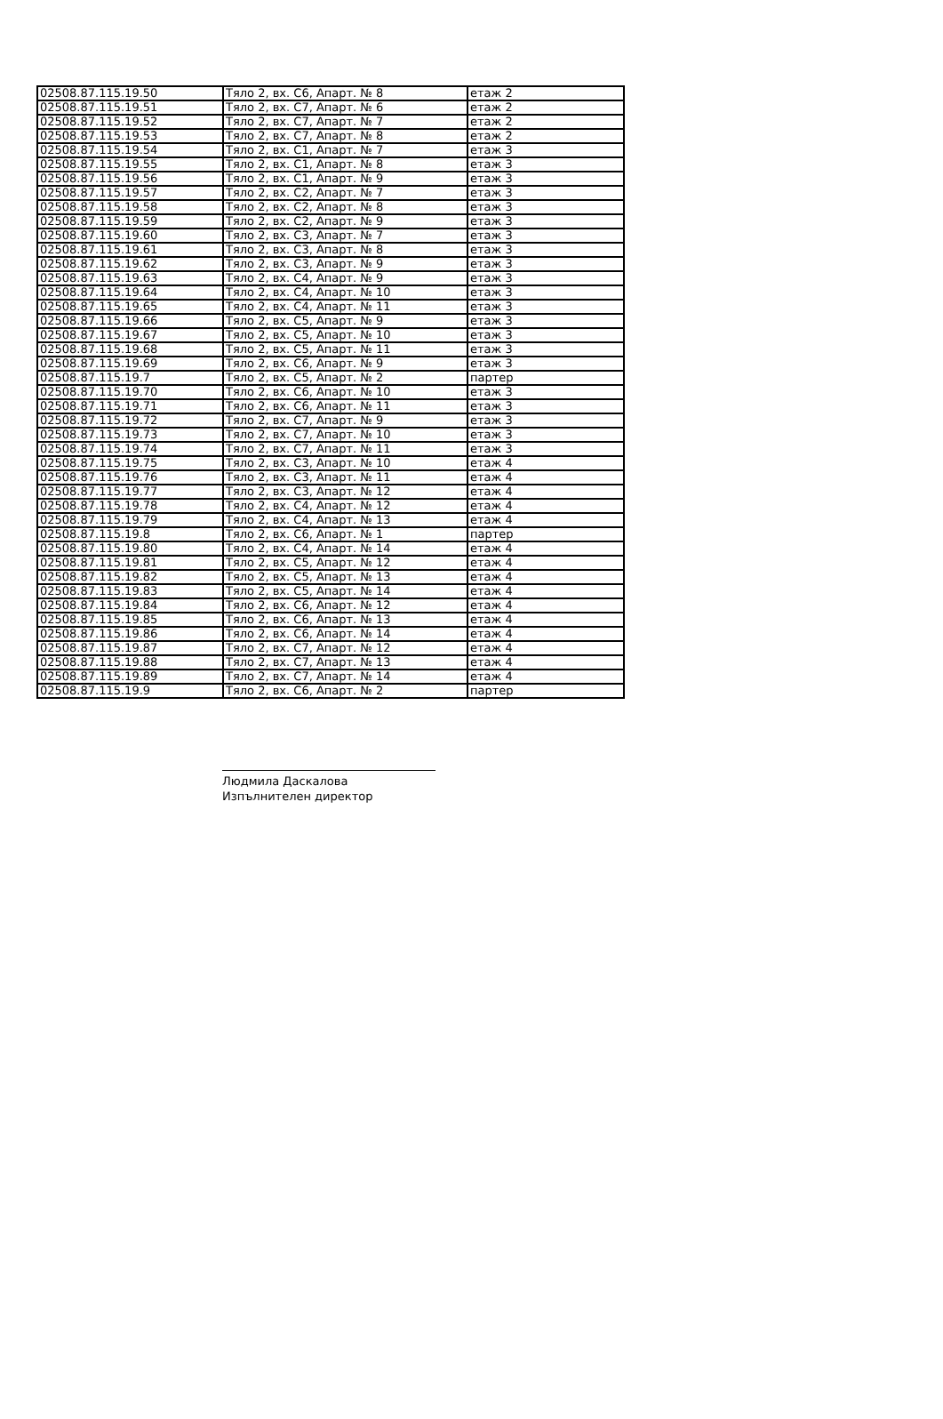| 02508.87.115.19.50 | Тяло 2, вх. С6, Апарт. № 8 | етаж 2 |
| 02508.87.115.19.51 | Тяло 2, вх. С7, Апарт. № 6 | етаж 2 |
| 02508.87.115.19.52 | Тяло 2, вх. С7, Апарт. № 7 | етаж 2 |
| 02508.87.115.19.53 | Тяло 2, вх. С7, Апарт. № 8 | етаж 2 |
| 02508.87.115.19.54 | Тяло 2, вх. С1, Апарт. № 7 | етаж 3 |
| 02508.87.115.19.55 | Тяло 2, вх. С1, Апарт. № 8 | етаж 3 |
| 02508.87.115.19.56 | Тяло 2, вх. С1, Апарт. № 9 | етаж 3 |
| 02508.87.115.19.57 | Тяло 2, вх. С2, Апарт. № 7 | етаж 3 |
| 02508.87.115.19.58 | Тяло 2, вх. С2, Апарт. № 8 | етаж 3 |
| 02508.87.115.19.59 | Тяло 2, вх. С2, Апарт. № 9 | етаж 3 |
| 02508.87.115.19.60 | Тяло 2, вх. С3, Апарт. № 7 | етаж 3 |
| 02508.87.115.19.61 | Тяло 2, вх. С3, Апарт. № 8 | етаж 3 |
| 02508.87.115.19.62 | Тяло 2, вх. С3, Апарт. № 9 | етаж 3 |
| 02508.87.115.19.63 | Тяло 2, вх. С4, Апарт. № 9 | етаж 3 |
| 02508.87.115.19.64 | Тяло 2, вх. С4, Апарт. № 10 | етаж 3 |
| 02508.87.115.19.65 | Тяло 2, вх. С4, Апарт. № 11 | етаж 3 |
| 02508.87.115.19.66 | Тяло 2, вх. С5, Апарт. № 9 | етаж 3 |
| 02508.87.115.19.67 | Тяло 2, вх. С5, Апарт. № 10 | етаж 3 |
| 02508.87.115.19.68 | Тяло 2, вх. С5, Апарт. № 11 | етаж 3 |
| 02508.87.115.19.69 | Тяло 2, вх. С6, Апарт. № 9 | етаж 3 |
| 02508.87.115.19.7 | Тяло 2, вх. С5, Апарт. № 2 | партер |
| 02508.87.115.19.70 | Тяло 2, вх. С6, Апарт. № 10 | етаж 3 |
| 02508.87.115.19.71 | Тяло 2, вх. С6, Апарт. № 11 | етаж 3 |
| 02508.87.115.19.72 | Тяло 2, вх. С7, Апарт. № 9 | етаж 3 |
| 02508.87.115.19.73 | Тяло 2, вх. С7, Апарт. № 10 | етаж 3 |
| 02508.87.115.19.74 | Тяло 2, вх. С7, Апарт. № 11 | етаж 3 |
| 02508.87.115.19.75 | Тяло 2, вх. С3, Апарт. № 10 | етаж 4 |
| 02508.87.115.19.76 | Тяло 2, вх. С3, Апарт. № 11 | етаж 4 |
| 02508.87.115.19.77 | Тяло 2, вх. С3, Апарт. № 12 | етаж 4 |
| 02508.87.115.19.78 | Тяло 2, вх. С4, Апарт. № 12 | етаж 4 |
| 02508.87.115.19.79 | Тяло 2, вх. С4, Апарт. № 13 | етаж 4 |
| 02508.87.115.19.8 | Тяло 2, вх. С6, Апарт. № 1 | партер |
| 02508.87.115.19.80 | Тяло 2, вх. С4, Апарт. № 14 | етаж 4 |
| 02508.87.115.19.81 | Тяло 2, вх. С5, Апарт. № 12 | етаж 4 |
| 02508.87.115.19.82 | Тяло 2, вх. С5, Апарт. № 13 | етаж 4 |
| 02508.87.115.19.83 | Тяло 2, вх. С5, Апарт. № 14 | етаж 4 |
| 02508.87.115.19.84 | Тяло 2, вх. С6, Апарт. № 12 | етаж 4 |
| 02508.87.115.19.85 | Тяло 2, вх. С6, Апарт. № 13 | етаж 4 |
| 02508.87.115.19.86 | Тяло 2, вх. С6, Апарт. № 14 | етаж 4 |
| 02508.87.115.19.87 | Тяло 2, вх. С7, Апарт. № 12 | етаж 4 |
| 02508.87.115.19.88 | Тяло 2, вх. С7, Апарт. № 13 | етаж 4 |
| 02508.87.115.19.89 | Тяло 2, вх. С7, Апарт. № 14 | етаж 4 |
| 02508.87.115.19.9 | Тяло 2, вх. С6, Апарт. № 2 | партер |
Людмила Даскалова
Изпълнителен директор